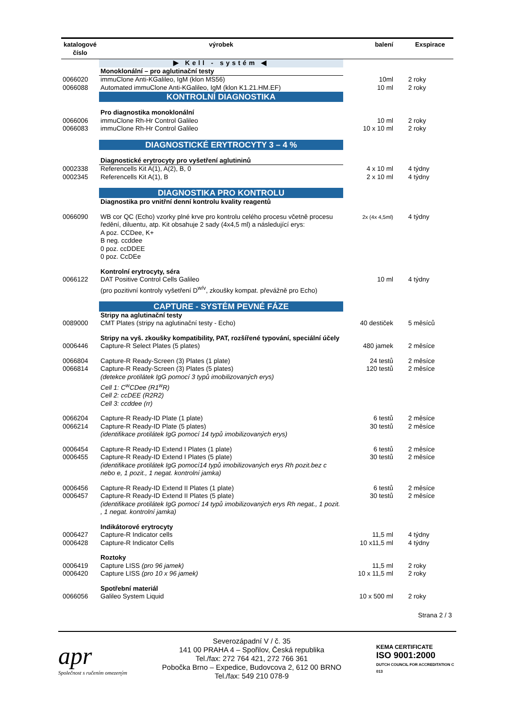| katalogové číslo | výrobek | balení | Exspirace |
| --- | --- | --- | --- |
| | ▶ Kell - systém ◀ | | |
| | Monoklonální – pro aglutinační testy | | |
| 0066020 | immuClone Anti-KGalileo, IgM (klon MS56) | 10ml | 2 roky |
| 0066088 | Automated immuClone Anti-KGalileo, IgM (klon K1.21.HM.EF) | 10 ml | 2 roky |
| | KONTROLNÍ DIAGNOSTIKA | | |
| | Pro diagnostika monoklonální | | |
| 0066006 | immuClone Rh-Hr Control Galileo | 10 ml | 2 roky |
| 0066083 | immuClone Rh-Hr Control Galileo | 10 x 10 ml | 2 roky |
| | DIAGNOSTICKÉ ERYTROCYTY 3 – 4 % | | |
| | Diagnostické erytrocyty pro vyšetření aglutininů | | |
| 0002338 | Referencells Kit A(1), A(2), B, 0 | 4 x 10 ml | 4 týdny |
| 0002345 | Referencells Kit A(1), B | 2 x 10 ml | 4 týdny |
| | DIAGNOSTIKA PRO KONTROLU | | |
| | Diagnostika pro vnitřní denní kontrolu kvality reagentů | | |
| 0066090 | WB cor QC (Echo) vzorky plné krve pro kontrolu celého procesu včetně procesu ředění, diluentu, atp. Kit obsahuje 2 sady (4x4,5 ml) a následující erys: A poz. CCDee, K+ B neg. ccddee 0 poz. ccDDEE 0 poz. CcDEe | 2x (4x 4,5ml) | 4 týdny |
| | Kontrolní erytrocyty, séra | | |
| 0066122 | DAT Positive Control Cells Galileo (pro pozitivní kontroly vyšetření D<sup>w/v</sup>, zkoušky kompat. převážně pro Echo) | 10 ml | 4 týdny |
| | CAPTURE - SYSTÉM PEVNÉ FÁZE | | |
| | Stripy na aglutinační testy | | |
| 0089000 | CMT Plates (stripy na aglutinační testy - Echo) | 40 destiček | 5 měsíců |
| | Stripy na vyš. zkoušky kompatibility, PAT, rozšířené typování, speciální účely | | |
| 0006446 | Capture-R Select Plates (5 plates) | 480 jamek | 2 měsíce |
| 0066804 | Capture-R Ready-Screen (3) Plates (1 plate) | 24 testů | 2 měsíce |
| 0066814 | Capture-R Ready-Screen (3) Plates (5 plates) (detekce protilátek IgG pomocí 3 typů imobilizovaných erys) Cell 1: C<sup>w</sup>CDee (R1<sup>w</sup>R) Cell 2: ccDEE (R2R2) Cell 3: ccddee (rr) | 120 testů | 2 měsíce |
| 0066204 | Capture-R Ready-ID Plate (1 plate) | 6 testů | 2 měsíce |
| 0066214 | Capture-R Ready-ID Plate (5 plates) (identifikace protilátek IgG pomocí 14 typů imobilizovaných erys) | 30 testů | 2 měsíce |
| 0006454 | Capture-R Ready-ID Extend I Plates (1 plate) | 6 testů | 2 měsíce |
| 0006455 | Capture-R Ready-ID Extend I Plates (5 plate) (identifikace protilátek IgG pomocí14 typů imobilizovaných erys Rh pozit.bez c nebo e, 1 pozit., 1 negat. kontrolní jamka) | 30 testů | 2 měsíce |
| 0006456 | Capture-R Ready-ID Extend II Plates (1 plate) | 6 testů | 2 měsíce |
| 0006457 | Capture-R Ready-ID Extend II Plates (5 plate) (identifikace protilátek IgG pomocí 14 typů imobilizovaných erys Rh negat., 1 pozit. , 1 negat. kontrolní jamka) | 30 testů | 2 měsíce |
| | Indikátorové erytrocyty | | |
| 0006427 | Capture-R Indicator cells | 11,5 ml | 4 týdny |
| 0006428 | Capture-R Indicator Cells | 10 x11,5 ml | 4 týdny |
| | Roztoky | | |
| 0006419 | Capture LISS (pro 96 jamek) | 11,5 ml | 2 roky |
| 0006420 | Capture LISS (pro 10 x 96 jamek) | 10 x 11,5 ml | 2 roky |
| | Spotřební materiál | | |
| 0066056 | Galileo System Liquid | 10 x 500 ml | 2 roky |
| Strana 2 / 3 | | | |
apr
Společnost s ručením omezeným
Severozápadní V / č. 35
141 00 PRAHA 4 – Spořilov, Česká republika
Tel./fax: 272 764 421, 272 766 361
Pobočka Brno – Expedice, Budovcova 2, 612 00 BRNO
Tel./fax: 549 210 078-9
KEMA CERTIFICATE
ISO 9001:2000
DUTCH COUNCIL FOR ACCREDITATION C 013